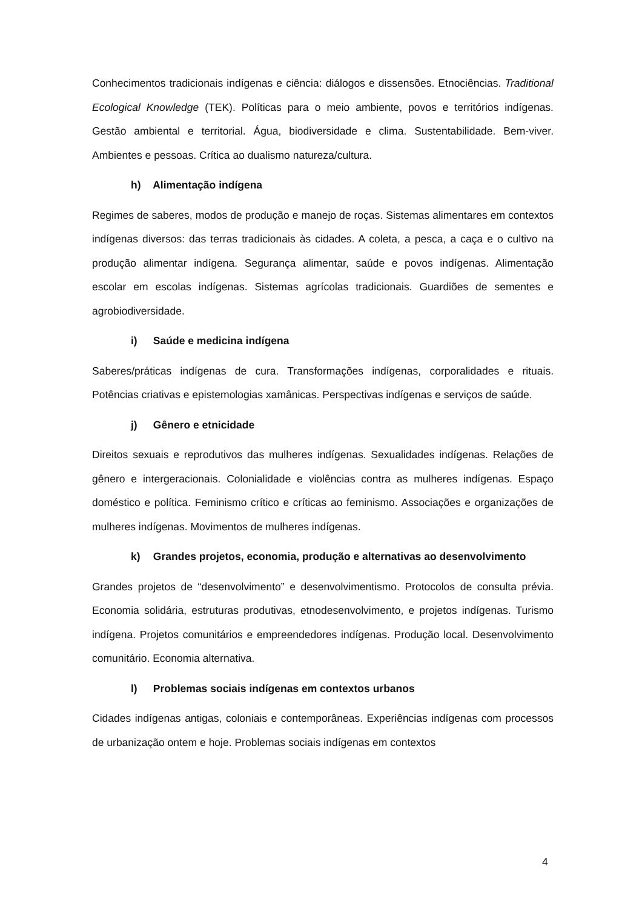Conhecimentos tradicionais indígenas e ciência: diálogos e dissensões. Etnociências. Traditional Ecological Knowledge (TEK). Políticas para o meio ambiente, povos e territórios indígenas. Gestão ambiental e territorial. Água, biodiversidade e clima. Sustentabilidade. Bem-viver. Ambientes e pessoas. Crítica ao dualismo natureza/cultura.
h) Alimentação indígena
Regimes de saberes, modos de produção e manejo de roças. Sistemas alimentares em contextos indígenas diversos: das terras tradicionais às cidades. A coleta, a pesca, a caça e o cultivo na produção alimentar indígena. Segurança alimentar, saúde e povos indígenas. Alimentação escolar em escolas indígenas. Sistemas agrícolas tradicionais. Guardiões de sementes e agrobiodiversidade.
i) Saúde e medicina indígena
Saberes/práticas indígenas de cura. Transformações indígenas, corporalidades e rituais. Potências criativas e epistemologias xamânicas. Perspectivas indígenas e serviços de saúde.
j) Gênero e etnicidade
Direitos sexuais e reprodutivos das mulheres indígenas. Sexualidades indígenas. Relações de gênero e intergeracionais. Colonialidade e violências contra as mulheres indígenas. Espaço doméstico e política. Feminismo crítico e críticas ao feminismo. Associações e organizações de mulheres indígenas. Movimentos de mulheres indígenas.
k) Grandes projetos, economia, produção e alternativas ao desenvolvimento
Grandes projetos de “desenvolvimento” e desenvolvimentismo. Protocolos de consulta prévia. Economia solidária, estruturas produtivas, etnodesenvolvimento, e projetos indígenas. Turismo indígena. Projetos comunitários e empreendedores indígenas. Produção local. Desenvolvimento comunitário. Economia alternativa.
l) Problemas sociais indígenas em contextos urbanos
Cidades indígenas antigas, coloniais e contemporâneas. Experiências indígenas com processos de urbanização ontem e hoje. Problemas sociais indígenas em contextos
4